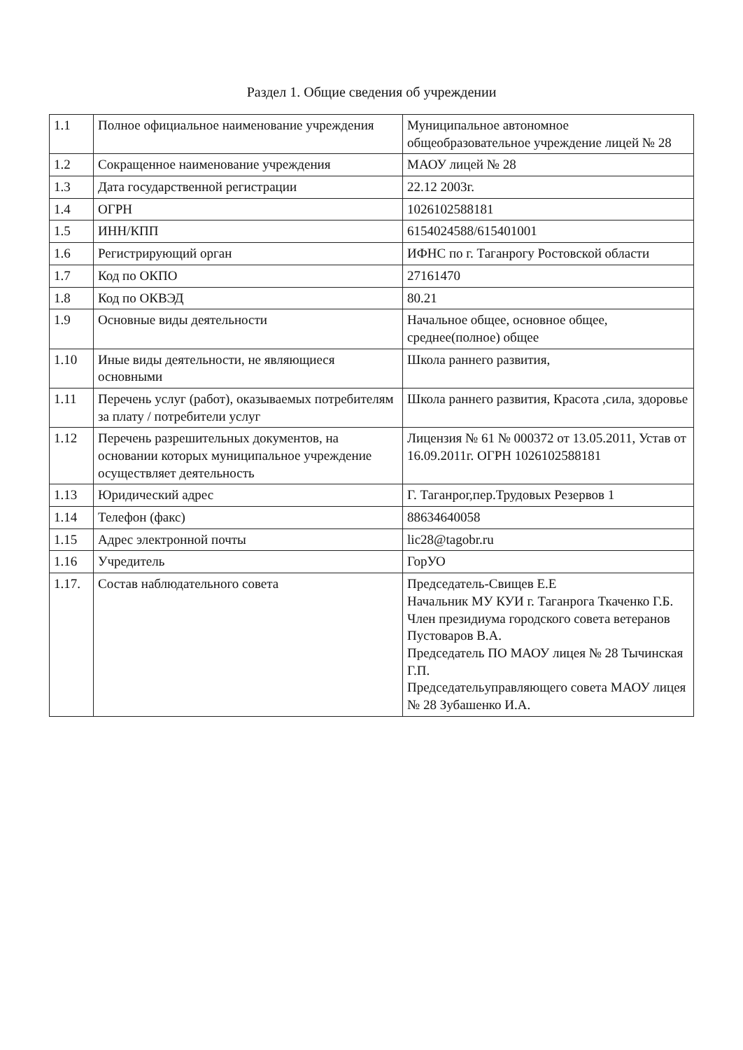Раздел 1. Общие сведения об учреждении
| 1.1 | Полное официальное наименование учреждения | Муниципальное автономное общеобразовательное учреждение лицей № 28 |
| 1.2 | Сокращенное наименование учреждения | МАОУ лицей № 28 |
| 1.3 | Дата государственной регистрации | 22.12 2003г. |
| 1.4 | ОГРН | 1026102588181 |
| 1.5 | ИНН/КПП | 6154024588/615401001 |
| 1.6 | Регистрирующий орган | ИФНС по г. Таганрогу Ростовской области |
| 1.7 | Код по ОКПО | 27161470 |
| 1.8 | Код по ОКВЭД | 80.21 |
| 1.9 | Основные виды деятельности | Начальное общее, основное общее, среднее(полное) общее |
| 1.10 | Иные виды деятельности, не являющиеся основными | Школа раннего развития, |
| 1.11 | Перечень услуг (работ), оказываемых потребителям за плату / потребители услуг | Школа раннего развития, Красота ,сила, здоровье |
| 1.12 | Перечень разрешительных документов, на основании которых муниципальное учреждение осуществляет деятельность | Лицензия № 61 № 000372 от 13.05.2011, Устав от 16.09.2011г. ОГРН 1026102588181 |
| 1.13 | Юридический адрес | Г. Таганрог,пер.Трудовых Резервов 1 |
| 1.14 | Телефон (факс) | 88634640058 |
| 1.15 | Адрес электронной почты | lic28@tagobr.ru |
| 1.16 | Учредитель | ГорУО |
| 1.17. | Состав наблюдательного совета | Председатель-Свищев Е.Е Начальник МУ КУИ г. Таганрога Ткаченко Г.Б. Член президиума городского совета ветеранов Пустоваров В.А. Председатель ПО МАОУ лицея № 28 Тычинская Г.П. Председательуправляющего совета МАОУ лицея № 28 Зубашенко И.А. |